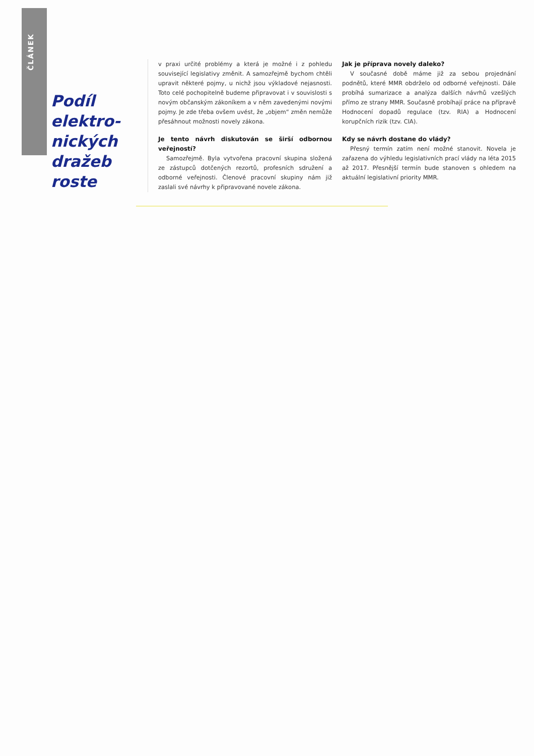ČLÁNEK
Podíl elektro-nických dražeb roste
v praxi určité problémy a která je možné i z pohledu související legislativy změnit. A samozřejmě bychom chtěli upravit některé pojmy, u nichž jsou výkladové nejasnosti. Toto celé pochopitelně budeme připravovat i v souvislosti s novým občanským zákoníkem a v něm zavedenými novými pojmy. Je zde třeba ovšem uvést, že „objem“ změn nemůže přesáhnout možnosti novely zákona.
Je tento návrh diskutován se širší odbornou veřejností?
Samozřejmě. Byla vytvořena pracovní skupina složená ze zástupců dotčených rezortů, profesních sdružení a odborné veřejnosti. Členové pracovní skupiny nám již zaslali své návrhy k připravované novele zákona.
Jak je příprava novely daleko?
V současné době máme již za sebou projednání podnětů, které MMR obdrželo od odborné veřejnosti. Dále probíhá sumarizace a analýza dalších návrhů vzešlých přímo ze strany MMR. Současně probíhají práce na přípravě Hodnocení dopadů regulace (tzv. RIA) a Hodnocení korupčních rizik (tzv. CIA).
Kdy se návrh dostane do vlády?
Přesný termín zatím není možné stanovit. Novela je zařazena do výhledu legislativních prací vlády na léta 2015 až 2017. Přesnější termín bude stanoven s ohledem na aktuální legislativní priority MMR.